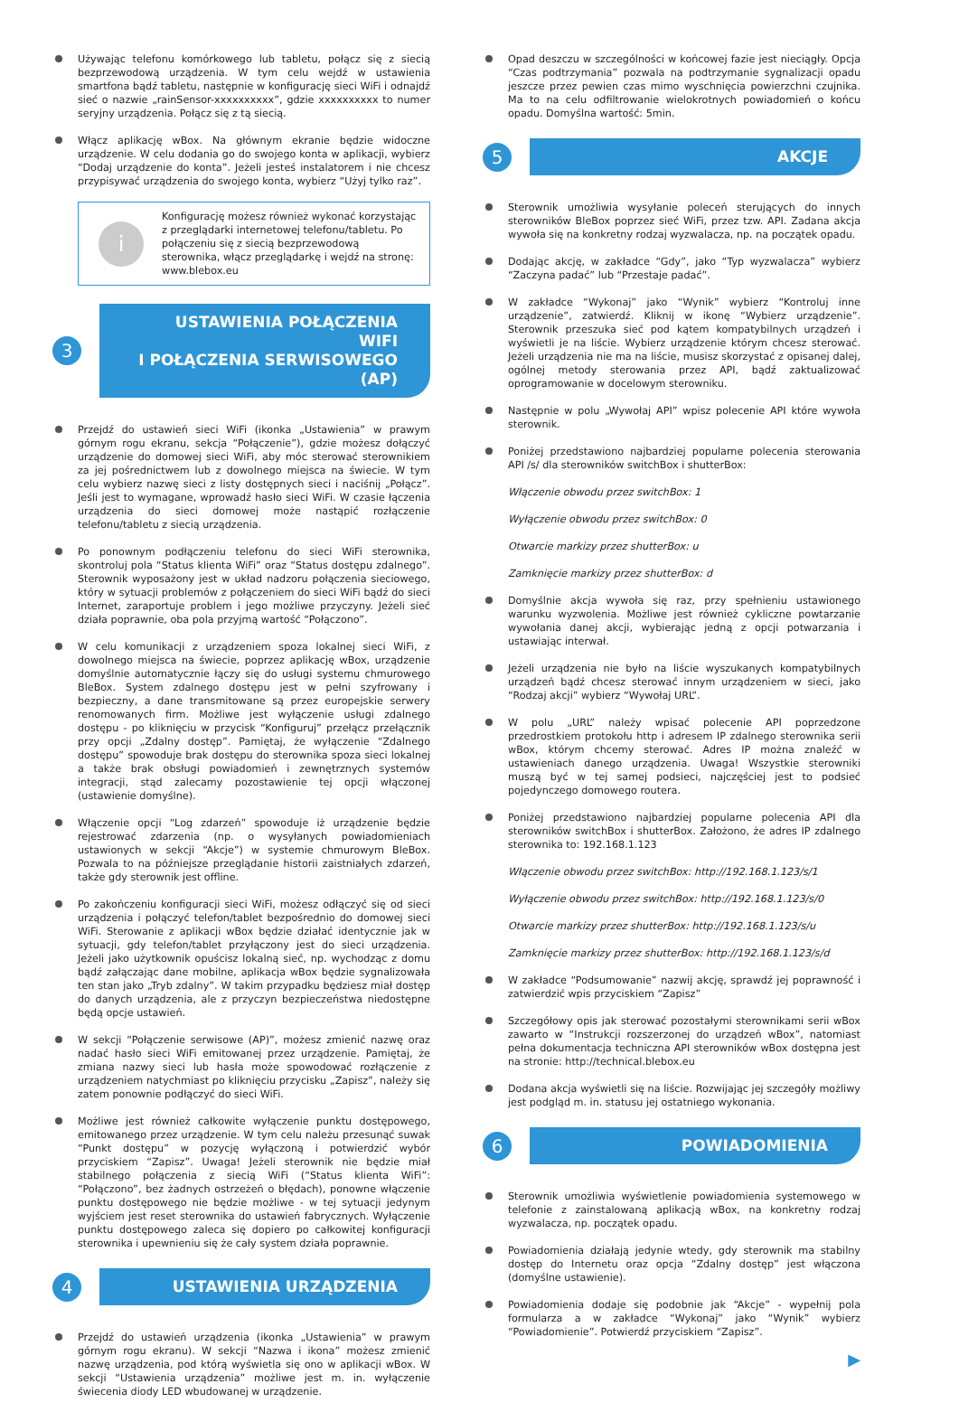Używając telefonu komórkowego lub tabletu, połącz się z siecią bezprzewodową urządzenia. W tym celu wejdź w ustawienia smartfona bądź tabletu, następnie w konfigurację sieci WiFi i odnajdź sieć o nazwie „rainSensor-xxxxxxxxxx”, gdzie xxxxxxxxxx to numer seryjny urządzenia. Połącz się z tą siecią.
Włącz aplikację wBox. Na głównym ekranie będzie widoczne urządzenie. W celu dodania go do swojego konta w aplikacji, wybierz “Dodaj urządzenie do konta”. Jeżeli jesteś instalatorem i nie chcesz przypisywać urządzenia do swojego konta, wybierz “Użyj tylko raz”.
i
Konfigurację możesz również wykonać korzystając z przeglądarki internetowej telefonu/tabletu. Po połączeniu się z siecią bezprzewodową sterownika, włącz przeglądarkę i wejdź na stronę: www.blebox.eu
3
USTAWIENIA POŁĄCZENIA WIFI
I POŁĄCZENIA SERWISOWEGO (AP)
Przejdź do ustawień sieci WiFi (ikonka „Ustawienia” w prawym górnym rogu ekranu, sekcja “Połączenie”), gdzie możesz dołączyć urządzenie do domowej sieci WiFi, aby móc sterować sterownikiem za jej pośrednictwem lub z dowolnego miejsca na świecie. W tym celu wybierz nazwę sieci z listy dostępnych sieci i naciśnij „Połącz”. Jeśli jest to wymagane, wprowadź hasło sieci WiFi. W czasie łączenia urządzenia do sieci domowej może nastąpić rozłączenie telefonu/tabletu z siecią urządzenia.
Po ponownym podłączeniu telefonu do sieci WiFi sterownika, skontroluj pola “Status klienta WiFi” oraz “Status dostępu zdalnego”. Sterownik wyposażony jest w układ nadzoru połączenia sieciowego, który w sytuacji problemów z połączeniem do sieci WiFi bądź do sieci Internet, zaraportuje problem i jego możliwe przyczyny. Jeżeli sieć działa poprawnie, oba pola przyjmą wartość “Połączono”.
W celu komunikacji z urządzeniem spoza lokalnej sieci WiFi, z dowolnego miejsca na świecie, poprzez aplikację wBox, urządzenie domyślnie automatycznie łączy się do usługi systemu chmurowego BleBox. System zdalnego dostępu jest w pełni szyfrowany i bezpieczny, a dane transmitowane są przez europejskie serwery renomowanych firm. Możliwe jest wyłączenie usługi zdalnego dostępu - po kliknięciu w przycisk “Konfiguruj” przełącz przełącznik przy opcji „Zdalny dostęp”. Pamiętaj, że wyłączenie “Zdalnego dostępu” spowoduje brak dostępu do sterownika spoza sieci lokalnej a także brak obsługi powiadomień i zewnętrznych systemów integracji, stąd zalecamy pozostawienie tej opcji włączonej (ustawienie domyślne).
Włączenie opcji “Log zdarzeń” spowoduje iż urządzenie będzie rejestrować zdarzenia (np. o wysyłanych powiadomieniach ustawionych w sekcji “Akcje”) w systemie chmurowym BleBox. Pozwala to na późniejsze przeglądanie historii zaistniałych zdarzeń, także gdy sterownik jest offline.
Po zakończeniu konfiguracji sieci WiFi, możesz odłączyć się od sieci urządzenia i połączyć telefon/tablet bezpośrednio do domowej sieci WiFi. Sterowanie z aplikacji wBox będzie działać identycznie jak w sytuacji, gdy telefon/tablet przyłączony jest do sieci urządzenia. Jeżeli jako użytkownik opuścisz lokalną sieć, np. wychodząc z domu bądź załączając dane mobilne, aplikacja wBox będzie sygnalizowała ten stan jako „Tryb zdalny”. W takim przypadku będziesz miał dostęp do danych urządzenia, ale z przyczyn bezpieczeństwa niedostępne będą opcje ustawień.
W sekcji “Połączenie serwisowe (AP)”, możesz zmienić nazwę oraz nadać hasło sieci WiFi emitowanej przez urządzenie. Pamiętaj, że zmiana nazwy sieci lub hasła może spowodować rozłączenie z urządzeniem natychmiast po kliknięciu przycisku „Zapisz”, należy się zatem ponownie podłączyć do sieci WiFi.
Możliwe jest również całkowite wyłączenie punktu dostępowego, emitowanego przez urządzenie. W tym celu należu przesunąć suwak “Punkt dostępu” w pozycję wyłączoną i potwierdzić wybór przyciskiem “Zapisz”. Uwaga! Jeżeli sterownik nie będzie miał stabilnego połączenia z siecią WiFi (“Status klienta WiFi”: “Połączono”, bez żadnych ostrzeżeń o błędach), ponowne włączenie punktu dostępowego nie będzie możliwe - w tej sytuacji jedynym wyjściem jest reset sterownika do ustawień fabrycznych. Wyłączenie punktu dostępowego zaleca się dopiero po całkowitej konfiguracji sterownika i upewnieniu się że cały system działa poprawnie.
4
USTAWIENIA URZĄDZENIA
Przejdź do ustawień urządzenia (ikonka „Ustawienia” w prawym górnym rogu ekranu). W sekcji “Nazwa i ikona” możesz zmienić nazwę urządzenia, pod którą wyświetla się ono w aplikacji wBox. W sekcji “Ustawienia urządzenia” możliwe jest m. in. wyłączenie świecenia diody LED wbudowanej w urządzenie.
Opad deszczu w szczególności w końcowej fazie jest nieciągły. Opcja “Czas podtrzymania” pozwala na podtrzymanie sygnalizacji opadu jeszcze przez pewien czas mimo wyschnięcia powierzchni czujnika. Ma to na celu odfiltrowanie wielokrotnych powiadomień o końcu opadu. Domyślna wartość: 5min.
5
AKCJE
Sterownik umożliwia wysyłanie poleceń sterujących do innych sterowników BleBox poprzez sieć WiFi, przez tzw. API. Zadana akcja wywoła się na konkretny rodzaj wyzwalacza, np. na początek opadu.
Dodając akcję, w zakładce “Gdy”, jako “Typ wyzwalacza” wybierz “Zaczyna padać” lub “Przestaje padać”.
W zakładce “Wykonaj” jako “Wynik” wybierz “Kontroluj inne urządzenie”, zatwierdź. Kliknij w ikonę “Wybierz urządzenie”. Sterownik przeszuka sieć pod kątem kompatybilnych urządzeń i wyświetli je na liście. Wybierz urządzenie którym chcesz sterować. Jeżeli urządzenia nie ma na liście, musisz skorzystać z opisanej dalej, ogólnej metody sterowania przez API, bądź zaktualizować oprogramowanie w docelowym sterowniku.
Następnie w polu „Wywołaj API” wpisz polecenie API które wywoła sterownik.
Poniżej przedstawiono najbardziej popularne polecenia sterowania API /s/ dla sterowników switchBox i shutterBox:
Włączenie obwodu przez switchBox: 1
Wyłączenie obwodu przez switchBox: 0
Otwarcie markizy przez shutterBox: u
Zamknięcie markizy przez shutterBox: d
Domyślnie akcja wywoła się raz, przy spełnieniu ustawionego warunku wyzwolenia. Możliwe jest również cykliczne powtarzanie wywołania danej akcji, wybierając jedną z opcji potwarzania i ustawiając interwał.
Jeżeli urządzenia nie było na liście wyszukanych kompatybilnych urządzeń bądź chcesz sterować innym urządzeniem w sieci, jako “Rodzaj akcji” wybierz “Wywołaj URL”.
W polu „URL” należy wpisać polecenie API poprzedzone przedrostkiem protokołu http i adresem IP zdalnego sterownika serii wBox, którym chcemy sterować. Adres IP można znaleźć w ustawieniach danego urządzenia. Uwaga! Wszystkie sterowniki muszą być w tej samej podsieci, najczęściej jest to podsieć pojedynczego domowego routera.
Poniżej przedstawiono najbardziej popularne polecenia API dla sterowników switchBox i shutterBox. Założono, że adres IP zdalnego sterownika to: 192.168.1.123
Włączenie obwodu przez switchBox: http://192.168.1.123/s/1
Wyłączenie obwodu przez switchBox: http://192.168.1.123/s/0
Otwarcie markizy przez shutterBox: http://192.168.1.123/s/u
Zamknięcie markizy przez shutterBox: http://192.168.1.123/s/d
W zakładce “Podsumowanie” nazwij akcję, sprawdź jej poprawność i zatwierdzić wpis przyciskiem “Zapisz”
Szczegółowy opis jak sterować pozostałymi sterownikami serii wBox zawarto w “Instrukcji rozszerzonej do urządzeń wBox”, natomiast pełna dokumentacja techniczna API sterowników wBox dostępna jest na stronie: http://technical.blebox.eu
Dodana akcja wyświetli się na liście. Rozwijając jej szczegóły możliwy jest podgląd m. in. statusu jej ostatniego wykonania.
6
POWIADOMIENIA
Sterownik umożliwia wyświetlenie powiadomienia systemowego w telefonie z zainstalowaną aplikacją wBox, na konkretny rodzaj wyzwalacza, np. początek opadu.
Powiadomienia działają jedynie wtedy, gdy sterownik ma stabilny dostęp do Internetu oraz opcja “Zdalny dostęp” jest włączona (domyślne ustawienie).
Powiadomienia dodaje się podobnie jak “Akcje” - wypełnij pola formularza a w zakładce “Wykonaj” jako “Wynik” wybierz “Powiadomienie”. Potwierdź przyciskiem “Zapisz”.
▶